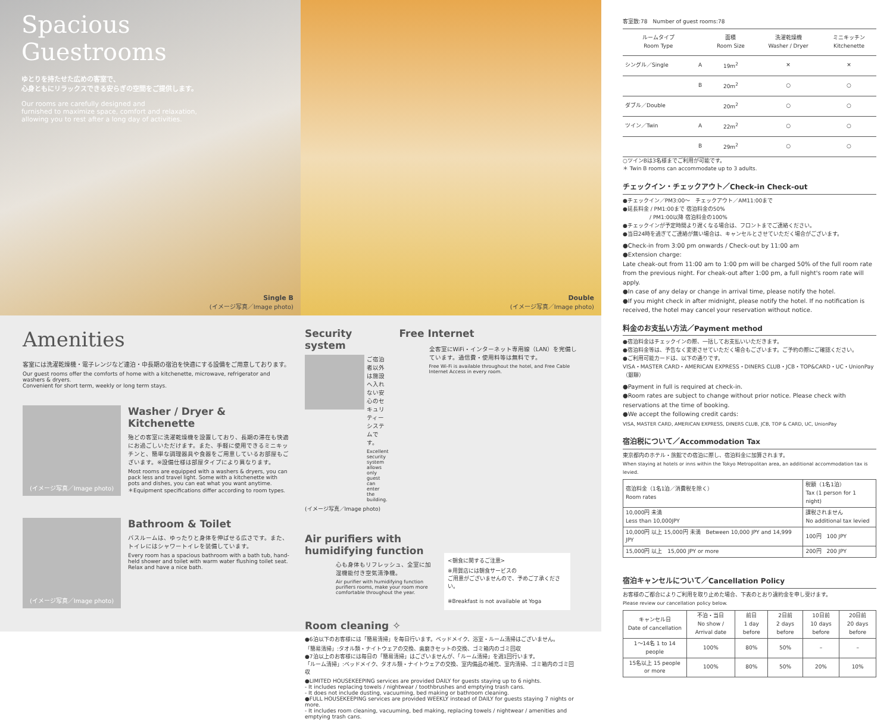Spacious
Guestrooms
ゆとりを持たせた広めの客室で、
心身ともにリラックスできる安らぎの空間をご提供します。
Our rooms are carefully designed and
furnished to maximize space, comfort and relaxation,
allowing you to rest after a long day of activities.
Single B
(イメージ写真／Image photo)
Double
(イメージ写真／Image photo)
Amenities
客室には洗濯乾燥機・電子レンジなど連泊・中長期の宿泊を快適にする設備をご用意しております。
Our guest rooms offer the comforts of home with a kitchenette, microwave, refrigerator and washers & dryers.
Convenient for short term, weekly or long term stays.
(イメージ写真／Image photo)
Washer / Dryer & Kitchenette
殆どの客室に洗濯乾燥機を設置しており、長期の滞在も快適にお過ごしいただけます。また、手軽に使用できるミニキッチンと、簡単な調理器具や食器をご用意しているお部屋もございます。※設備仕様は部屋タイプにより異なります。
Most rooms are equipped with a washers & dryers, you can pack less and travel light. Some with a kitchenette with pots and dishes, you can eat what you want anytime.
＊Equipment specifications differ according to room types.
(イメージ写真／Image photo)
Bathroom & Toilet
バスルームは、ゆったりと身体を伸ばせる広さです。また、トイレにはシャワートイレを装備しています。
Every room has a spacious bathroom with a bath tub, hand-held shower and toilet with warm water flushing toilet seat. Relax and have a nice bath.
Security system
ご宿泊者以外は施設へ入れない安心のセキュリティーシステムです。
Excellent security system allows only guest can enter the building.
(イメージ写真／Image photo)
Free Internet
全客室にWiFi・インターネット専用線（LAN）を完備しています。通信費・使用料等は無料です。
Free Wi-Fi is available throughout the hotel, and Free Cable Internet Access in every room.
Air purifiers with
humidifying function
心も身体もリフレッシュ、全室に加湿機能付き空気清浄機。
Air purifier with humidifying function purifiers rooms, make your room more comfortable throughout the year.
<朝食に関するご注意>
※用賀店には朝食サービスの
ご用意がございませんので、予めご了承ください。
※Breakfast is not available at Yoga
Room cleaning ✧
●6泊以下のお客様には「簡易清掃」を毎日行います。ベッドメイク、浴室・ルーム清掃はございません。
「簡易清掃」:タオル類・ナイトウェアの交換、歯磨きセットの交換、ゴミ箱内のゴミ回収
●7泊以上のお客様には毎日の「簡易清掃」はございませんが、「ルーム清掃」を週1回行います。
「ルーム清掃」:ベッドメイク、タオル類・ナイトウェアの交換、室内備品の補充、室内清掃、ゴミ箱内のゴミ回収
●LIMITED HOUSEKEEPING services are provided DAILY for guests staying up to 6 nights.
- It includes replacing towels / nightwear / toothbrushes and emptying trash cans.
- It does not include dusting, vacuuming, bed making or bathroom cleaning.
●FULL HOUSEKEEPING services are provided WEEKLY instead of DAILY for guests staying 7 nights or more.
- It includes room cleaning, vacuuming, bed making, replacing towels / nightwear / amenities and emptying trash cans.
客室数:78　Number of guest rooms:78
| ルームタイプ Room Type | | 面積 Room Size | 洗濯乾燥機 Washer / Dryer | ミニキッチン Kitchenette |
| --- | --- | --- | --- | --- |
| シングル／Single | A | 19m<sup>2</sup> | ✕ | ✕ |
| | B | 20m<sup>2</sup> | ○ | ○ |
| ダブル／Double | | 20m<sup>2</sup> | ○ | ○ |
| ツイン／Twin | A | 22m<sup>2</sup> | ○ | ○ |
| | B | 29m<sup>2</sup> | ○ | ○ |
○ツインBは3名様までご利用が可能です。
＊ Twin B rooms can accommodate up to 3 adults.
チェックイン・チェックアウト／Check-in Check-out
●チェックイン／PM3:00〜　チェックアウト／AM11:00まで
●延長料金 / PM1:00まで 宿泊料金の50%
　　　　　/ PM1:00以降 宿泊料金の100%
●チェックインが予定時間より遅くなる場合は、フロントまでご連絡ください。
●当日24時を過ぎてご連絡が無い場合は、キャンセルとさせていただく場合がございます。
●Check-in from 3:00 pm onwards / Check-out by 11:00 am
●Extension charge:
Late cheak-out from 11:00 am to 1:00 pm will be charged 50% of the full room rate from the previous night. For cheak-out after 1:00 pm, a full night's room rate will apply.
●In case of any delay or change in arrival time, please notify the hotel.
●If you might check in after midnight, please notify the hotel. If no notification is received, the hotel may cancel your reservation without notice.
料金のお支払い方法／Payment method
●宿泊料金はチェックインの際、一括してお支払いいただきます。
●宿泊料金等は、予告なく変更させていただく場合もございます。ご予約の際にご確認ください。
●ご利用可能カードは、以下の通りです。
VISA・MASTER CARD・AMERICAN EXPRESS・DINERS CLUB・JCB・TOP&CARD・UC・UnionPay（銀聯）
●Payment in full is required at check-in.
●Room rates are subject to change without prior notice. Please check with reservations at the time of booking.
●We accept the following credit cards:
VISA, MASTER CARD, AMERICAN EXPRESS, DINERS CLUB, JCB, TOP & CARD, UC, UnionPay
宿泊税について／Accommodation Tax
東京都内のホテル・旅館での宿泊に際し、宿泊料金に加算されます。
When staying at hotels or inns within the Tokyo Metropolitan area, an additional accommodation tax is levied.
| 宿泊料金（1名1泊／消費税を除く） Room rates | 税額（1名1泊） Tax (1 person for 1 night) |
| 10,000円 未満 Less than 10,000JPY | 課税されません No additional tax levied |
| 10,000円 以上 15,000円 未満 Between 10,000 JPY and 14,999 JPY | 100円 100 JPY |
| 15,000円 以上 15,000 JPY or more | 200円 200 JPY |
宿泊キャンセルについて／Cancellation Policy
お客様のご都合によりご利用を取り止めた場合、下表のとおり違約金を申し受けます。
Please review our cancellation policy below.
| キャンセル日 Date of cancellation | 不泊・当日 No show / Arrival date | 前日 1 day before | 2日前 2 days before | 10日前 10 days before | 20日前 20 days before |
| 1〜14名 1 to 14 people | 100% | 80% | 50% | – | – |
| 15名以上 15 people or more | 100% | 80% | 50% | 20% | 10% |